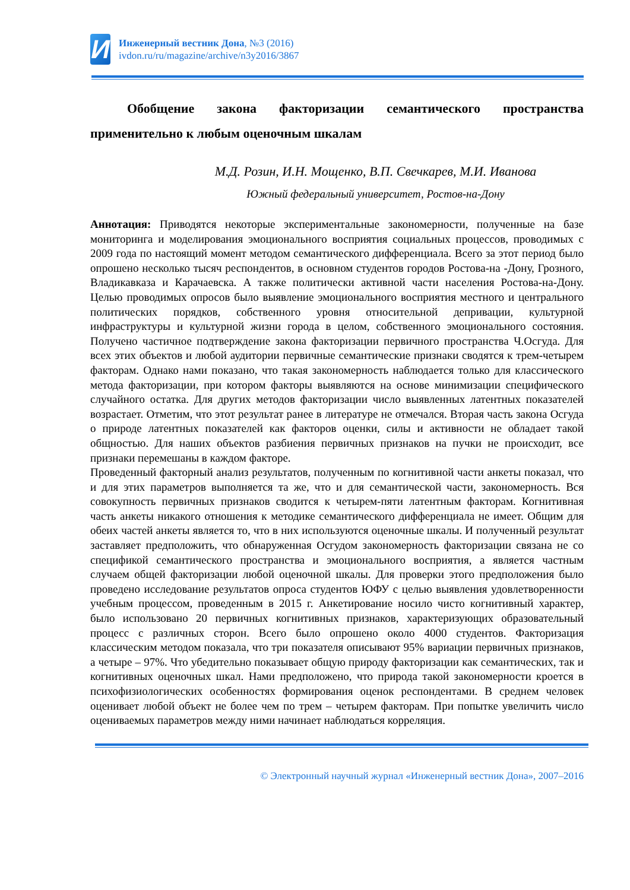И
Инженерный вестник Дона, №3 (2016)
ivdon.ru/ru/magazine/archive/n3y2016/3867
Обобщение закона факторизации семантического пространства применительно к любым оценочным шкалам
М.Д. Розин, И.Н. Мощенко, В.П. Свечкарев, М.И. Иванова
Южный федеральный университет, Ростов-на-Дону
Аннотация: Приводятся некоторые экспериментальные закономерности, полученные на базе мониторинга и моделирования эмоционального восприятия социальных процессов, проводимых с 2009 года по настоящий момент методом семантического дифференциала. Всего за этот период было опрошено несколько тысяч респондентов, в основном студентов городов Ростова-на -Дону, Грозного, Владикавказа и Карачаевска. А также политически активной части населения Ростова-на-Дону. Целью проводимых опросов было выявление эмоционального восприятия местного и центрального политических порядков, собственного уровня относительной депривации, культурной инфраструктуры и культурной жизни города в целом, собственного эмоционального состояния. Получено частичное подтверждение закона факторизации первичного пространства Ч.Осгуда. Для всех этих объектов и любой аудитории первичные семантические признаки сводятся к трем-четырем факторам. Однако нами показано, что такая закономерность наблюдается только для классического метода факторизации, при котором факторы выявляются на основе минимизации специфического случайного остатка. Для других методов факторизации число выявленных латентных показателей возрастает. Отметим, что этот результат ранее в литературе не отмечался. Вторая часть закона Осгуда о природе латентных показателей как факторов оценки, силы и активности не обладает такой общностью. Для наших объектов разбиения первичных признаков на пучки не происходит, все признаки перемешаны в каждом факторе.
Проведенный факторный анализ результатов, полученным по когнитивной части анкеты показал, что и для этих параметров выполняется та же, что и для семантической части, закономерность. Вся совокупность первичных признаков сводится к четырем-пяти латентным факторам. Когнитивная часть анкеты никакого отношения к методике семантического дифференциала не имеет. Общим для обеих частей анкеты является то, что в них используются оценочные шкалы. И полученный результат заставляет предположить, что обнаруженная Осгудом закономерность факторизации связана не со спецификой семантического пространства и эмоционального восприятия, а является частным случаем общей факторизации любой оценочной шкалы. Для проверки этого предположения было проведено исследование результатов опроса студентов ЮФУ с целью выявления удовлетворенности учебным процессом, проведенным в 2015 г. Анкетирование носило чисто когнитивный характер, было использовано 20 первичных когнитивных признаков, характеризующих образовательный процесс с различных сторон. Всего было опрошено около 4000 студентов. Факторизация классическим методом показала, что три показателя описывают 95% вариации первичных признаков, а четыре – 97%. Что убедительно показывает общую природу факторизации как семантических, так и когнитивных оценочных шкал. Нами предположено, что природа такой закономерности кроется в психофизиологических особенностях формирования оценок респондентами. В среднем человек оценивает любой объект не более чем по трем – четырем факторам. При попытке увеличить число оцениваемых параметров между ними начинает наблюдаться корреляция.
© Электронный научный журнал «Инженерный вестник Дона», 2007–2016